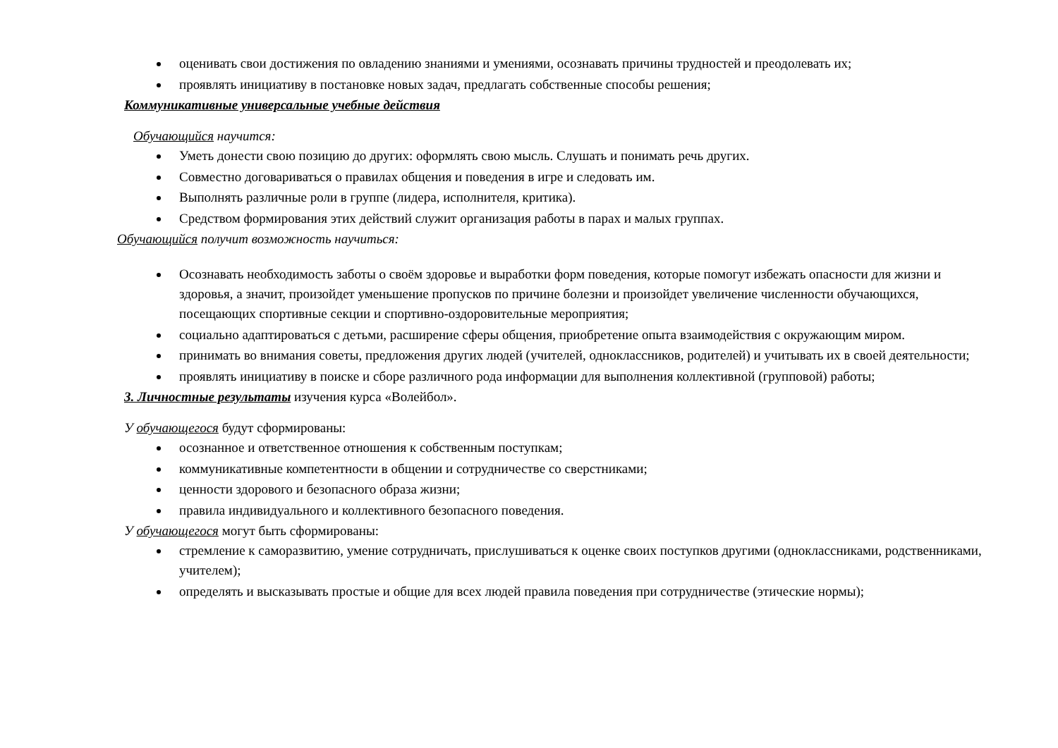оценивать свои достижения по овладению знаниями и умениями, осознавать причины трудностей и преодолевать их;
проявлять инициативу в постановке новых задач, предлагать собственные способы решения;
Коммуникативные универсальные учебные действия
Обучающийся научится:
Уметь донести свою позицию до других: оформлять свою мысль. Слушать и понимать речь других.
Совместно договариваться о правилах общения и поведения в игре и следовать им.
Выполнять различные роли в группе (лидера, исполнителя, критика).
Средством формирования этих действий служит организация работы в парах и малых группах.
Обучающийся получит возможность научиться:
Осознавать необходимость заботы о своём здоровье и выработки форм поведения, которые помогут избежать опасности для жизни и здоровья, а значит, произойдет уменьшение пропусков по причине болезни и произойдет увеличение численности обучающихся, посещающих спортивные секции и спортивно-оздоровительные мероприятия;
социально адаптироваться с детьми, расширение сферы общения, приобретение опыта взаимодействия с окружающим миром.
принимать во внимания советы, предложения других людей (учителей, одноклассников, родителей) и учитывать их в своей деятельности;
проявлять инициативу в поиске и сборе различного рода информации для выполнения коллективной (групповой) работы;
3. Личностные результаты изучения курса «Волейбол».
У обучающегося будут сформированы:
осознанное и ответственное отношения к собственным поступкам;
коммуникативные компетентности в общении и сотрудничестве со сверстниками;
ценности здорового и безопасного образа жизни;
правила индивидуального и коллективного безопасного поведения.
У обучающегося могут быть сформированы:
стремление к саморазвитию, умение сотрудничать, прислушиваться к оценке своих поступков другими (одноклассниками, родственниками, учителем);
определять и высказывать простые и общие для всех людей правила поведения при сотрудничестве (этические нормы);